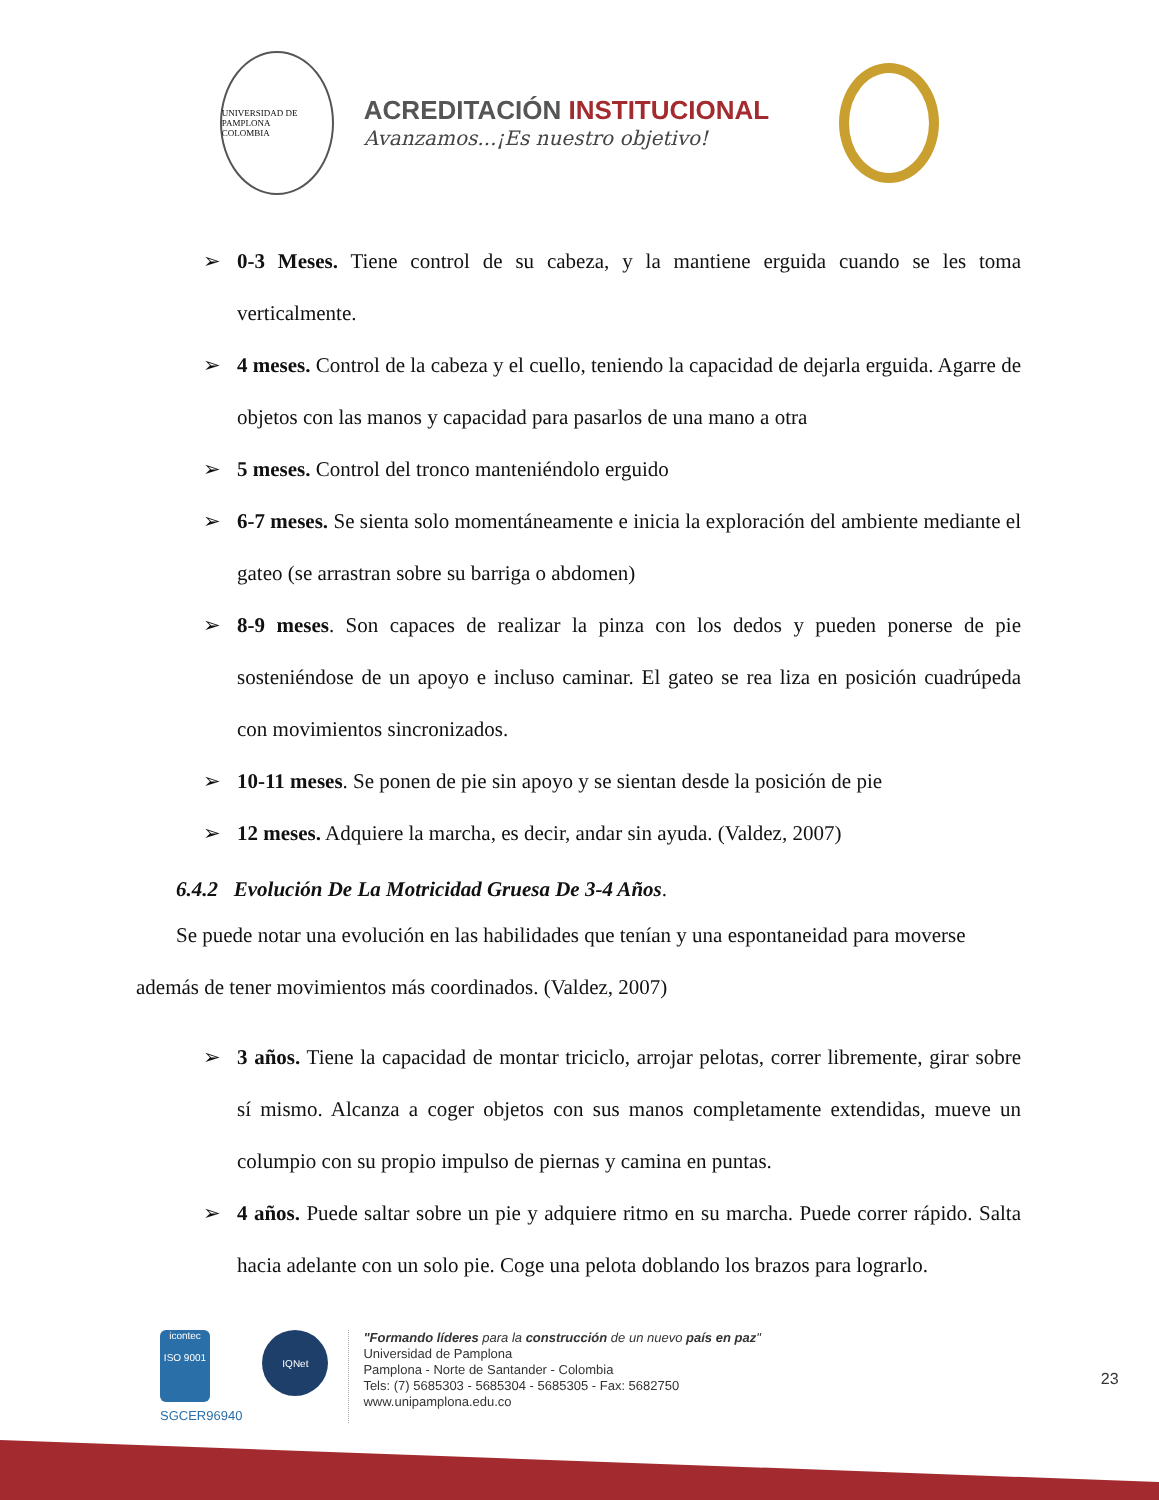UNIVERSIDAD DE PAMPLONA
COLOMBIA
ACREDITACIÓN INSTITUCIONAL
Avanzamos...¡Es nuestro objetivo!
0-3 Meses. Tiene control de su cabeza, y la mantiene erguida cuando se les toma verticalmente.
4 meses. Control de la cabeza y el cuello, teniendo la capacidad de dejarla erguida. Agarre de objetos con las manos y capacidad para pasarlos de una mano a otra
5 meses. Control del tronco manteniéndolo erguido
6-7 meses. Se sienta solo momentáneamente e inicia la exploración del ambiente mediante el gateo (se arrastran sobre su barriga o abdomen)
8-9 meses. Son capaces de realizar la pinza con los dedos y pueden ponerse de pie sosteniéndose de un apoyo e incluso caminar. El gateo se rea liza en posición cuadrúpeda con movimientos sincronizados.
10-11 meses. Se ponen de pie sin apoyo y se sientan desde la posición de pie
12 meses. Adquiere la marcha, es decir, andar sin ayuda. (Valdez, 2007)
6.4.2 Evolución De La Motricidad Gruesa De 3-4 Años.
Se puede notar una evolución en las habilidades que tenían y una espontaneidad para moverse además de tener movimientos más coordinados. (Valdez, 2007)
3 años. Tiene la capacidad de montar triciclo, arrojar pelotas, correr libremente, girar sobre sí mismo. Alcanza a coger objetos con sus manos completamente extendidas, mueve un columpio con su propio impulso de piernas y camina en puntas.
4 años. Puede saltar sobre un pie y adquiere ritmo en su marcha. Puede correr rápido. Salta hacia adelante con un solo pie. Coge una pelota doblando los brazos para lograrlo.
icontec
ISO 9001
SGCER96940
IQNet
"Formando líderes para la construcción de un nuevo país en paz"
Universidad de Pamplona
Pamplona - Norte de Santander - Colombia
Tels: (7) 5685303 - 5685304 - 5685305 - Fax: 5682750
www.unipamplona.edu.co
23